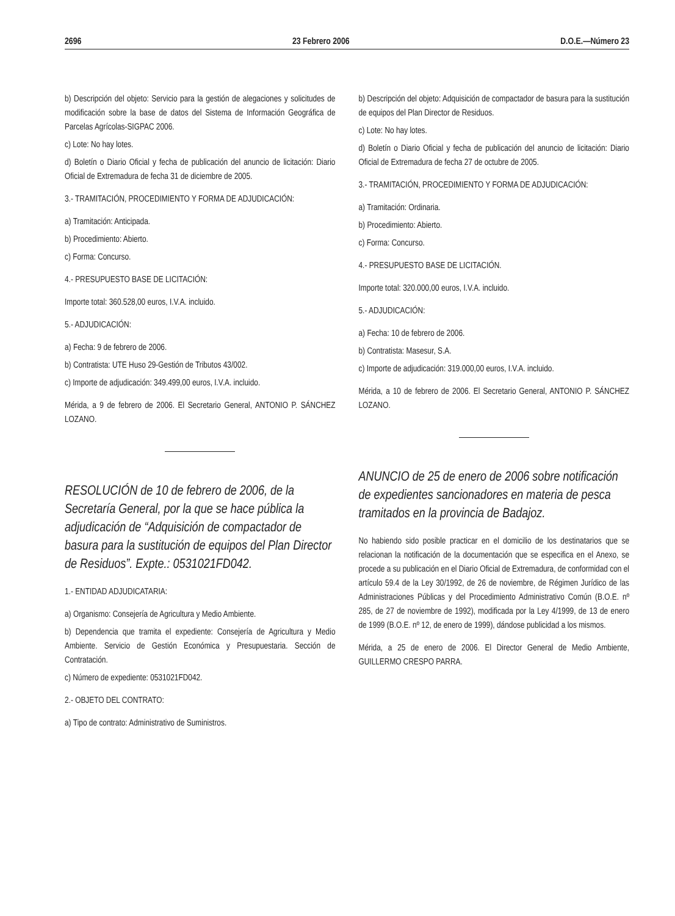2696 23 Febrero 2006 D.O.E.—Número 23
b) Descripción del objeto: Servicio para la gestión de alegaciones y solicitudes de modificación sobre la base de datos del Sistema de Información Geográfica de Parcelas Agrícolas-SIGPAC 2006.
c) Lote: No hay lotes.
d) Boletín o Diario Oficial y fecha de publicación del anuncio de licitación: Diario Oficial de Extremadura de fecha 31 de diciembre de 2005.
3.- TRAMITACIÓN, PROCEDIMIENTO Y FORMA DE ADJUDICACIÓN:
a) Tramitación: Anticipada.
b) Procedimiento: Abierto.
c) Forma: Concurso.
4.- PRESUPUESTO BASE DE LICITACIÓN:
Importe total: 360.528,00 euros, I.V.A. incluido.
5.- ADJUDICACIÓN:
a) Fecha: 9 de febrero de 2006.
b) Contratista: UTE Huso 29-Gestión de Tributos 43/002.
c) Importe de adjudicación: 349.499,00 euros, I.V.A. incluido.
Mérida, a 9 de febrero de 2006. El Secretario General, ANTONIO P. SÁNCHEZ LOZANO.
RESOLUCIÓN de 10 de febrero de 2006, de la Secretaría General, por la que se hace pública la adjudicación de “Adquisición de compactador de basura para la sustitución de equipos del Plan Director de Residuos”. Expte.: 0531021FD042.
1.- ENTIDAD ADJUDICATARIA:
a) Organismo: Consejería de Agricultura y Medio Ambiente.
b) Dependencia que tramita el expediente: Consejería de Agricultura y Medio Ambiente. Servicio de Gestión Económica y Presupuestaria. Sección de Contratación.
c) Número de expediente: 0531021FD042.
2.- OBJETO DEL CONTRATO:
a) Tipo de contrato: Administrativo de Suministros.
b) Descripción del objeto: Adquisición de compactador de basura para la sustitución de equipos del Plan Director de Residuos.
c) Lote: No hay lotes.
d) Boletín o Diario Oficial y fecha de publicación del anuncio de licitación: Diario Oficial de Extremadura de fecha 27 de octubre de 2005.
3.- TRAMITACIÓN, PROCEDIMIENTO Y FORMA DE ADJUDICACIÓN:
a) Tramitación: Ordinaria.
b) Procedimiento: Abierto.
c) Forma: Concurso.
4.- PRESUPUESTO BASE DE LICITACIÓN.
Importe total: 320.000,00 euros, I.V.A. incluido.
5.- ADJUDICACIÓN:
a) Fecha: 10 de febrero de 2006.
b) Contratista: Masesur, S.A.
c) Importe de adjudicación: 319.000,00 euros, I.V.A. incluido.
Mérida, a 10 de febrero de 2006. El Secretario General, ANTONIO P. SÁNCHEZ LOZANO.
ANUNCIO de 25 de enero de 2006 sobre notificación de expedientes sancionadores en materia de pesca tramitados en la provincia de Badajoz.
No habiendo sido posible practicar en el domicilio de los destinatarios que se relacionan la notificación de la documentación que se especifica en el Anexo, se procede a su publicación en el Diario Oficial de Extremadura, de conformidad con el artículo 59.4 de la Ley 30/1992, de 26 de noviembre, de Régimen Jurídico de las Administraciones Públicas y del Procedimiento Administrativo Común (B.O.E. nº 285, de 27 de noviembre de 1992), modificada por la Ley 4/1999, de 13 de enero de 1999 (B.O.E. nº 12, de enero de 1999), dándose publicidad a los mismos.
Mérida, a 25 de enero de 2006. El Director General de Medio Ambiente, GUILLERMO CRESPO PARRA.